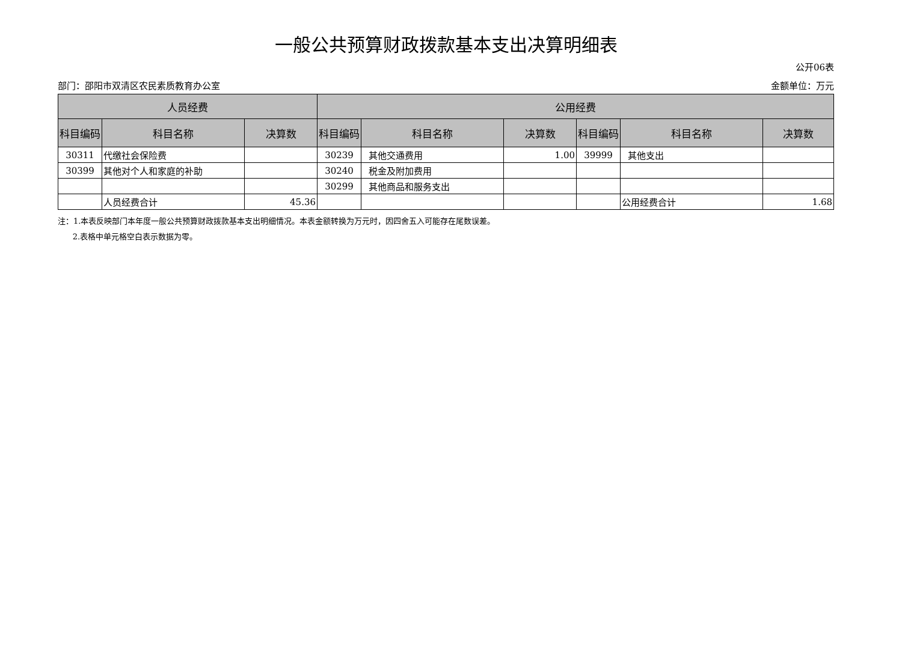一般公共预算财政拨款基本支出决算明细表
公开06表
部门：邵阳市双清区农民素质教育办公室 金额单位：万元
| 人员经费 | | | 公用经费 | | | | | |
| --- | --- | --- | --- | --- | --- | --- | --- | --- |
| 科目编码 | 科目名称 | 决算数 | 科目编码 | 科目名称 | 决算数 | 科目编码 | 科目名称 | 决算数 |
| 30311 | 代缴社会保险费 | | 30239 | 其他交通费用 | 1.00 | 39999 | 其他支出 | |
| 30399 | 其他对个人和家庭的补助 | | 30240 | 税金及附加费用 | | | | |
| | | | 30299 | 其他商品和服务支出 | | | | |
| | 人员经费合计 | 45.36 | | | | | 公用经费合计 | 1.68 |
注：1.本表反映部门本年度一般公共预算财政拨款基本支出明细情况。本表金额转换为万元时，因四舍五入可能存在尾数误差。
2.表格中单元格空白表示数据为零。